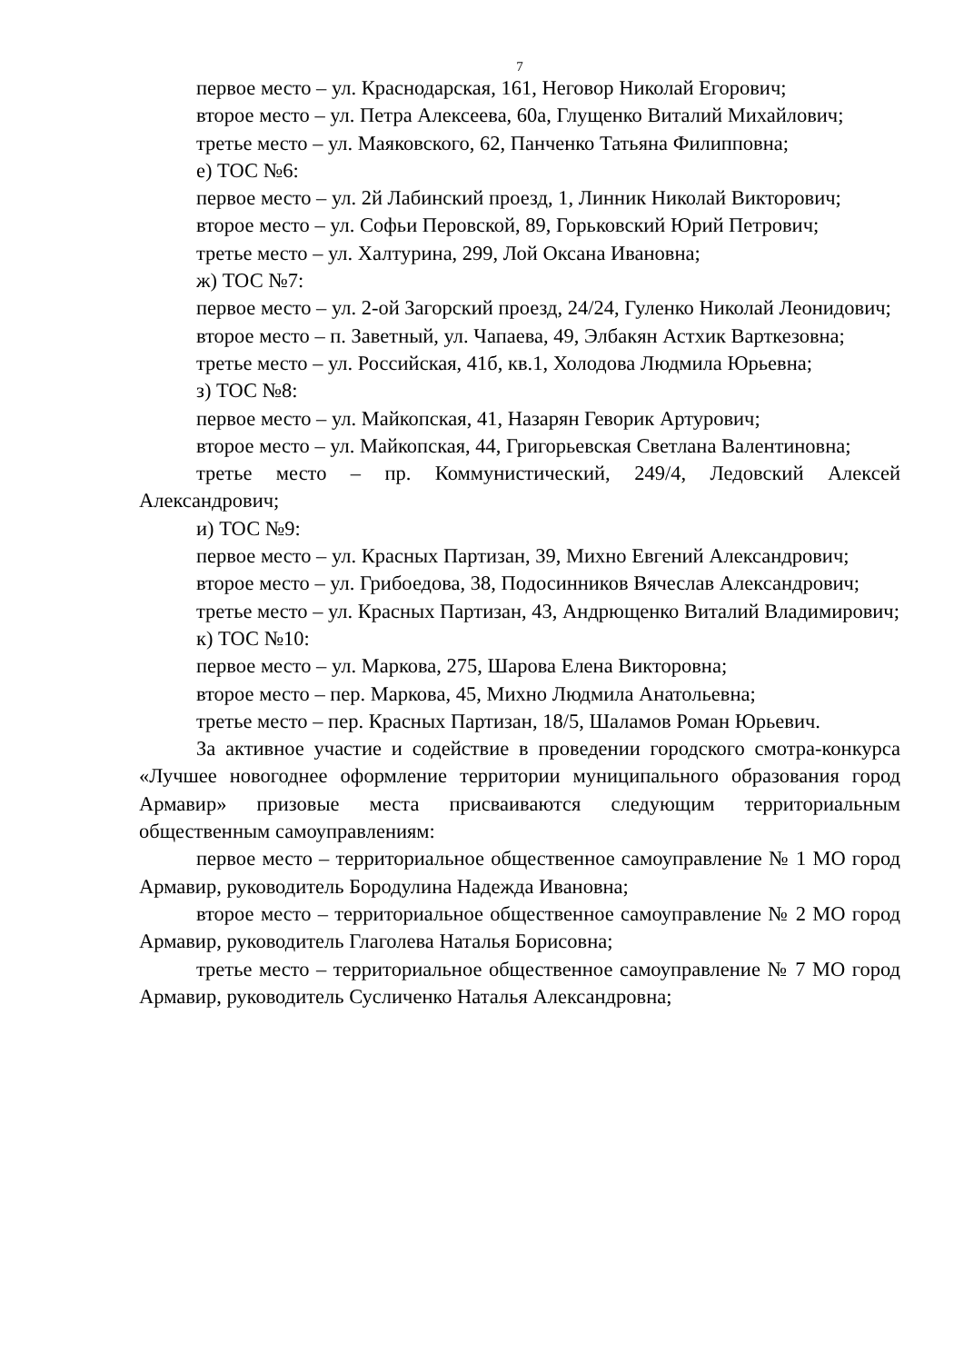7
первое место – ул. Краснодарская, 161, Неговор Николай Егорович;
второе место – ул. Петра Алексеева, 60а, Глущенко Виталий Михайлович;
третье место – ул. Маяковского, 62, Панченко Татьяна Филипповна;
е) ТОС №6:
первое место – ул. 2й Лабинский проезд, 1, Линник Николай Викторович;
второе место – ул. Софьи Перовской, 89, Горьковский Юрий Петрович;
третье место – ул. Халтурина, 299, Лой Оксана Ивановна;
ж) ТОС №7:
первое место – ул. 2-ой Загорский проезд, 24/24, Гуленко Николай Леонидович;
второе место – п. Заветный, ул. Чапаева, 49, Элбакян Астхик Варткезовна;
третье место – ул. Российская, 41б, кв.1, Холодова Людмила Юрьевна;
з) ТОС №8:
первое место – ул. Майкопская, 41, Назарян Геворик Артурович;
второе место – ул. Майкопская, 44, Григорьевская Светлана Валентиновна;
третье место – пр. Коммунистический, 249/4, Ледовский Алексей Александрович;
и) ТОС №9:
первое место – ул. Красных Партизан, 39, Михно Евгений Александрович;
второе место – ул. Грибоедова, 38, Подосинников Вячеслав Александрович;
третье место – ул. Красных Партизан, 43, Андрющенко Виталий Владимирович;
к) ТОС №10:
первое место – ул. Маркова, 275, Шарова Елена Викторовна;
второе место – пер. Маркова, 45, Михно Людмила Анатольевна;
третье место – пер. Красных Партизан, 18/5, Шаламов Роман Юрьевич.
За активное участие и содействие в проведении городского смотра-конкурса «Лучшее новогоднее оформление территории муниципального образования город Армавир» призовые места присваиваются следующим территориальным общественным самоуправлениям:
первое место – территориальное общественное самоуправление № 1 МО город Армавир, руководитель Бородулина Надежда Ивановна;
второе место – территориальное общественное самоуправление № 2 МО город Армавир, руководитель Глаголева Наталья Борисовна;
третье место – территориальное общественное самоуправление № 7 МО город Армавир, руководитель Сусличенко Наталья Александровна;